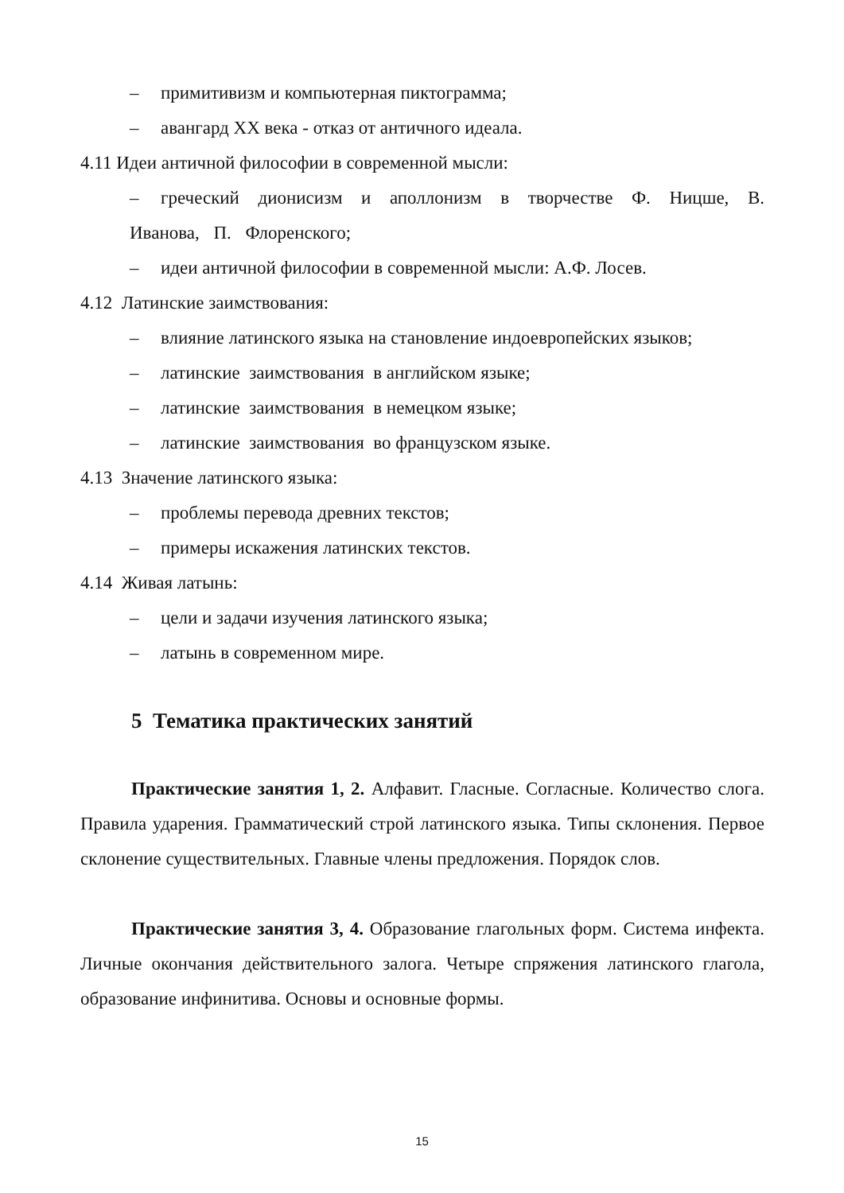– примитивизм и компьютерная пиктограмма;
– авангард XX века - отказ от античного идеала.
4.11 Идеи античной философии в современной мысли:
– греческий дионисизм и аполлонизм в творчестве Ф. Ницше, В. Иванова, П. Флоренского;
– идеи античной философии в современной мысли: А.Ф. Лосев.
4.12 Латинские заимствования:
– влияние латинского языка на становление индоевропейских языков;
– латинские заимствования в английском языке;
– латинские заимствования в немецком языке;
– латинские заимствования во французском языке.
4.13 Значение латинского языка:
– проблемы перевода древних текстов;
– примеры искажения латинских текстов.
4.14 Живая латынь:
– цели и задачи изучения латинского языка;
– латынь в современном мире.
5 Тематика практических занятий
Практические занятия 1, 2. Алфавит. Гласные. Согласные. Количество слога. Правила ударения. Грамматический строй латинского языка. Типы склонения. Первое склонение существительных. Главные члены предложения. Порядок слов.
Практические занятия 3, 4. Образование глагольных форм. Система инфекта. Личные окончания действительного залога. Четыре спряжения латинского глагола, образование инфинитива. Основы и основные формы.
15